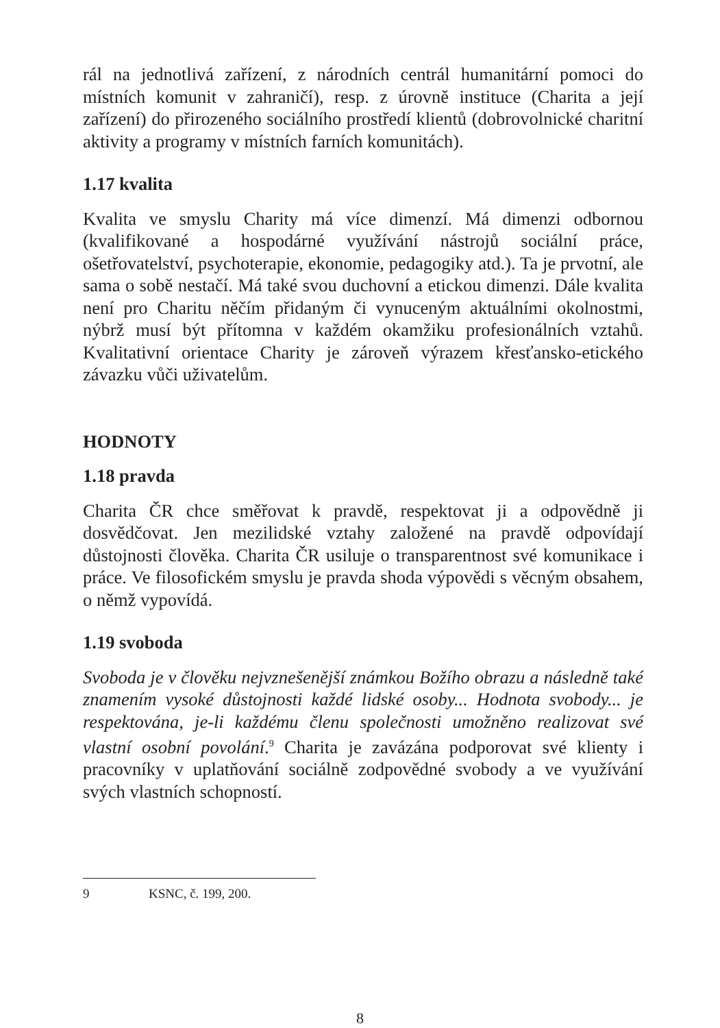rál na jednotlivá zařízení, z národních centrál humanitární pomoci do místních komunit v zahraničí), resp. z úrovně instituce (Charita a její zařízení) do přirozeného sociálního prostředí klientů (dobrovolnické charitní aktivity a programy v místních farních komunitách).
1.17 kvalita
Kvalita ve smyslu Charity má více dimenzí. Má dimenzi odbornou (kvalifikované a hospodárné využívání nástrojů sociální práce, ošetřovatelství, psychoterapie, ekonomie, pedagogiky atd.). Ta je prvotní, ale sama o sobě nestačí. Má také svou duchovní a etickou dimenzi. Dále kvalita není pro Charitu něčím přidaným či vynuceným aktuálními okolnostmi, nýbrž musí být přítomna v každém okamžiku profesionálních vztahů. Kvalitativní orientace Charity je zároveň výrazem křesťansko-etického závazku vůči uživatelům.
HODNOTY
1.18 pravda
Charita ČR chce směřovat k pravdě, respektovat ji a odpovědně ji dosvědčovat. Jen mezilidské vztahy založené na pravdě odpovídají důstojnosti člověka. Charita ČR usiluje o transparentnost své komunikace i práce. Ve filosofickém smyslu je pravda shoda výpovědi s věcným obsahem, o němž vypovídá.
1.19 svoboda
Svoboda je v člověku nejvznešenější známkou Božího obrazu a následně také znamením vysoké důstojnosti každé lidské osoby... Hodnota svobody... je respektována, je-li každému členu společnosti umožněno realizovat své vlastní osobní povolání.<sup>9</sup> Charita je zavázána podporovat své klienty i pracovníky v uplatňování sociálně zodpovědné svobody a ve využívání svých vlastních schopností.
9 KSNC, č. 199, 200.
8